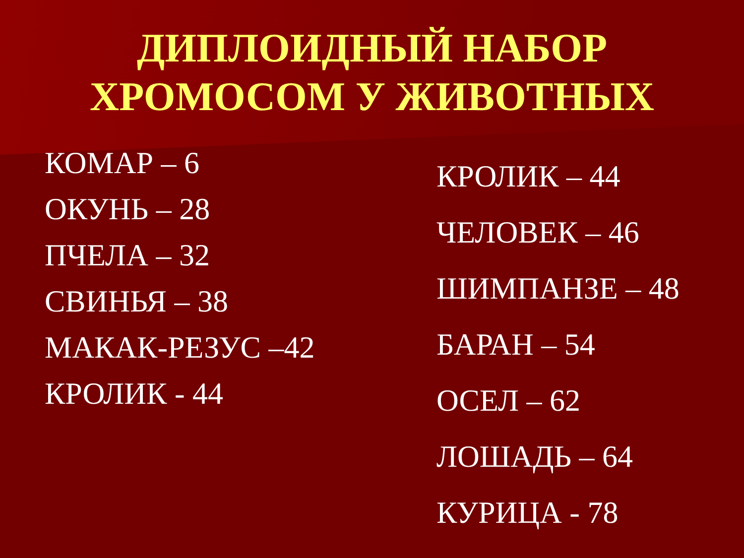ДИПЛОИДНЫЙ НАБОР
ХРОМОСОМ У ЖИВОТНЫХ
КОМАР – 6
ОКУНЬ – 28
ПЧЕЛА – 32
СВИНЬЯ – 38
МАКАК-РЕЗУС –42
КРОЛИК - 44
КРОЛИК – 44
ЧЕЛОВЕК – 46
ШИМПАНЗЕ – 48
БАРАН – 54
ОСЕЛ – 62
ЛОШАДЬ – 64
КУРИЦА - 78